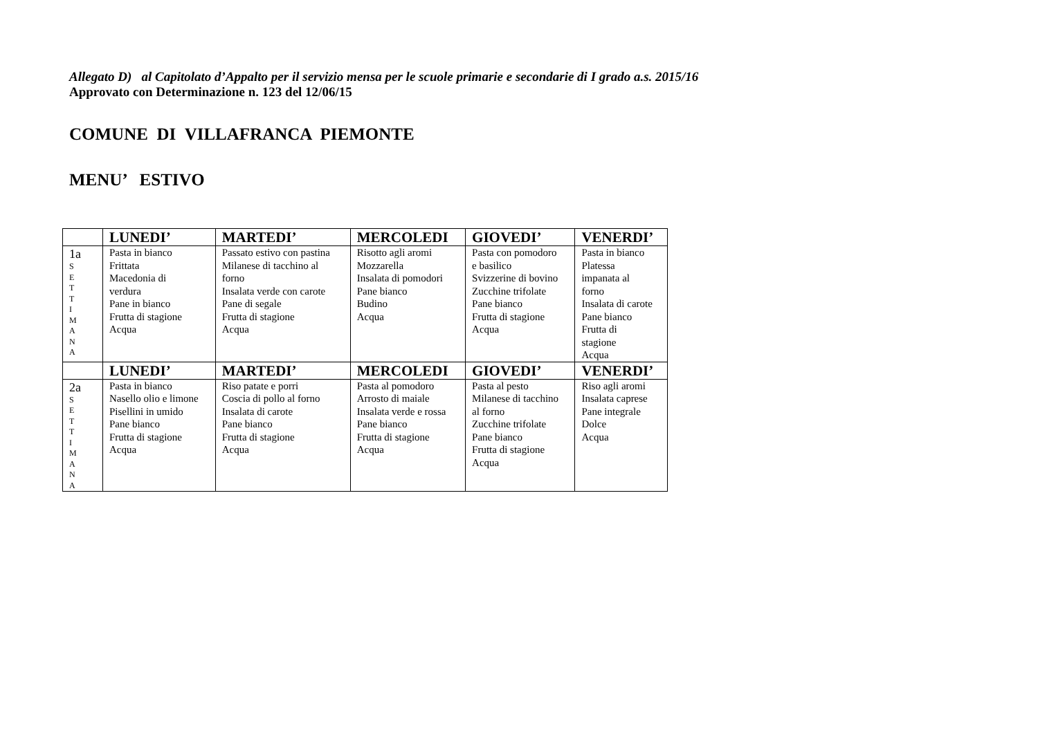Allegato D) al Capitolato d’Appalto per il servizio mensa per le scuole primarie e secondarie di I grado a.s. 2015/16
Approvato con Determinazione n. 123 del 12/06/15
COMUNE DI VILLAFRANCA PIEMONTE
MENU’ ESTIVO
| | LUNEDI’ | MARTEDI’ | MERCOLEDI | GIOVEDI’ | VENERDI’ |
| --- | --- | --- | --- | --- | --- |
| 1a S E T T I M A N A | Pasta in bianco Frittata Macedonia di verdura Pane in bianco Frutta di stagione Acqua | Passato estivo con pastina Milanese di tacchino al forno Insalata verde con carote Pane di segale Frutta di stagione Acqua | Risotto agli aromi Mozzarella Insalata di pomodori Pane bianco Budino Acqua | Pasta con pomodoro e basilico Svizzerine di bovino Zucchine trifolate Pane bianco Frutta di stagione Acqua | Pasta in bianco Platessa impanata al forno Insalata di carote Pane bianco Frutta di stagione Acqua |
| | LUNEDI’ | MARTEDI’ | MERCOLEDI | GIOVEDI’ | VENERDI’ |
| 2a S E T T I M A N A | Pasta in bianco Nasello olio e limone Pisellini in umido Pane bianco Frutta di stagione Acqua | Riso patate e porri Coscia di pollo al forno Insalata di carote Pane bianco Frutta di stagione Acqua | Pasta al pomodoro Arrosto di maiale Insalata verde e rossa Pane bianco Frutta di stagione Acqua | Pasta al pesto Milanese di tacchino al forno Zucchine trifolate Pane bianco Frutta di stagione Acqua | Riso agli aromi Insalata caprese Pane integrale Dolce Acqua |